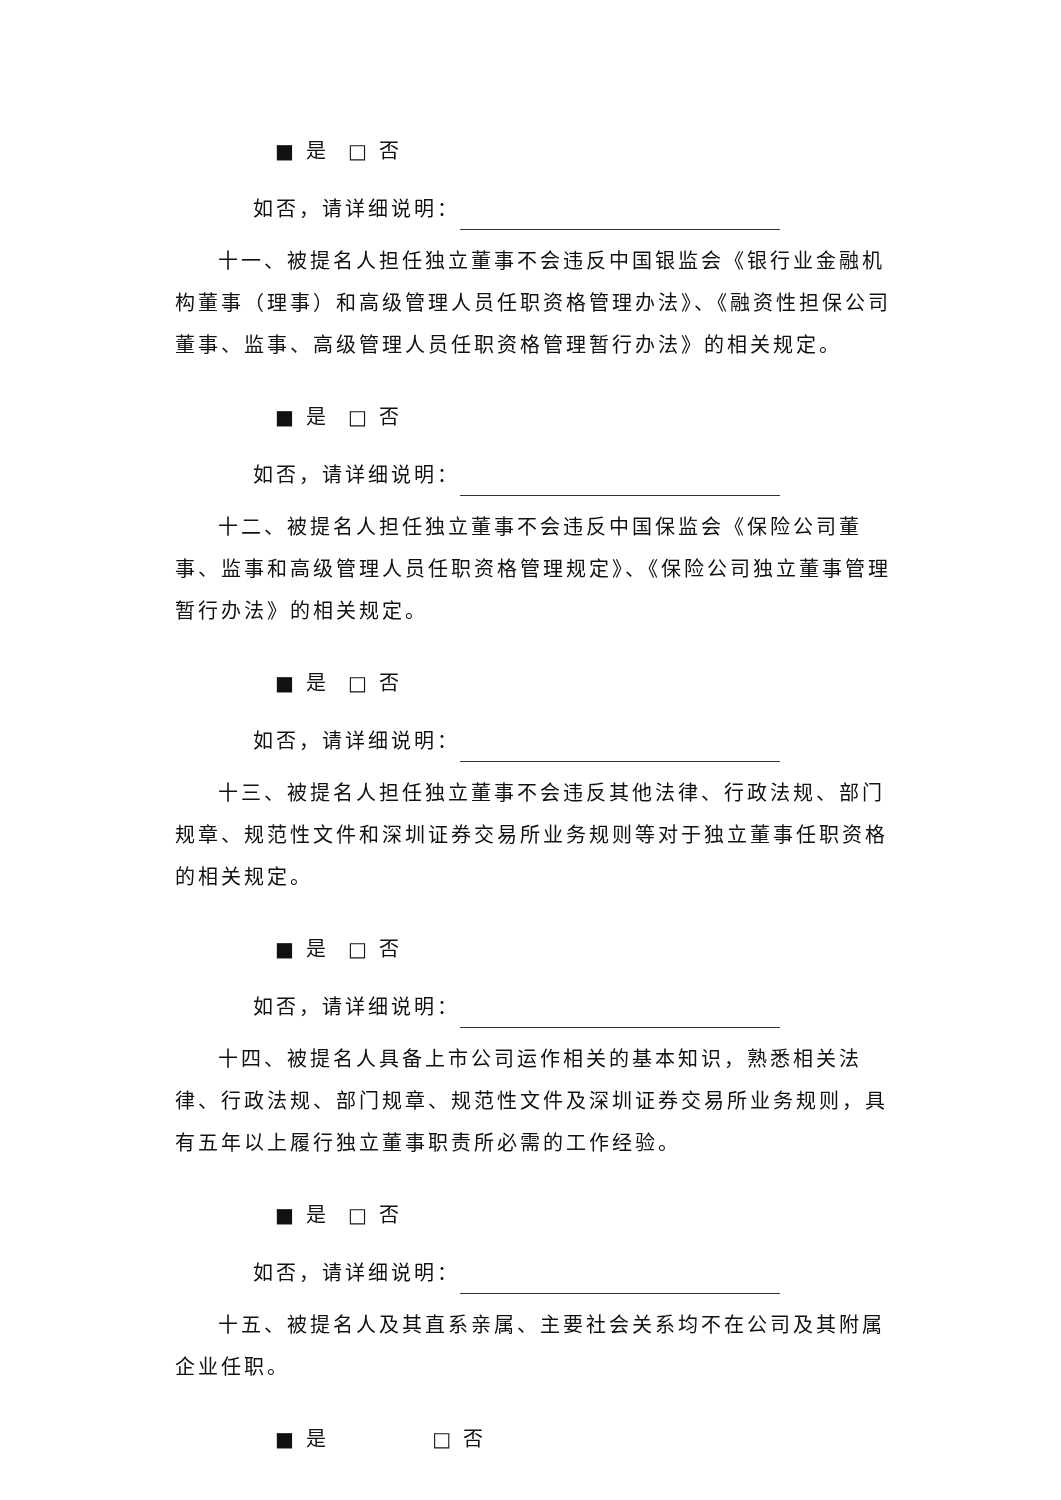■ 是 □ 否
如否，请详细说明：
十一、被提名人担任独立董事不会违反中国银监会《银行业金融机构董事（理事）和高级管理人员任职资格管理办法》、《融资性担保公司董事、监事、高级管理人员任职资格管理暂行办法》的相关规定。
■ 是 □ 否
如否，请详细说明：
十二、被提名人担任独立董事不会违反中国保监会《保险公司董事、监事和高级管理人员任职资格管理规定》、《保险公司独立董事管理暂行办法》的相关规定。
■ 是 □ 否
如否，请详细说明：
十三、被提名人担任独立董事不会违反其他法律、行政法规、部门规章、规范性文件和深圳证券交易所业务规则等对于独立董事任职资格的相关规定。
■ 是 □ 否
如否，请详细说明：
十四、被提名人具备上市公司运作相关的基本知识，熟悉相关法律、行政法规、部门规章、规范性文件及深圳证券交易所业务规则，具有五年以上履行独立董事职责所必需的工作经验。
■ 是 □ 否
如否，请详细说明：
十五、被提名人及其直系亲属、主要社会关系均不在公司及其附属企业任职。
■ 是 □ 否